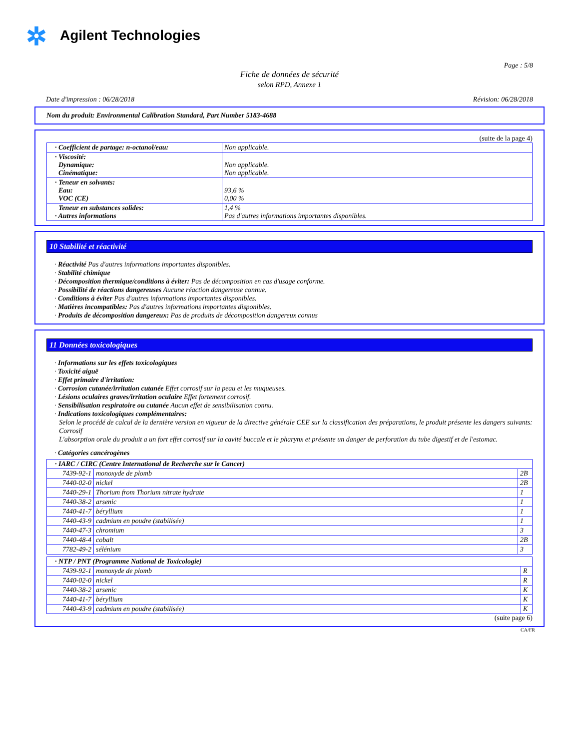✲ Agilent Technologies
Page : 5/8
Fiche de données de sécurité
selon RPD, Annexe 1
Date d'impression : 06/28/2018 Révision: 06/28/2018
Nom du produit: Environmental Calibration Standard, Part Number 5183-4688
(suite de la page 4)
| · Coefficient de partage: n-octanol/eau: | Non applicable. |
| · Viscosité: Dynamique: Cinématique: | Non applicable. Non applicable. |
| · Teneur en solvants: Eau: VOC (CE) | 93,6 % 0,00 % |
| Teneur en substances solides: · Autres informations | 1,4 % Pas d'autres informations importantes disponibles. |
10 Stabilité et réactivité
· Réactivité Pas d'autres informations importantes disponibles.
· Stabilité chimique
· Décomposition thermique/conditions à éviter: Pas de décomposition en cas d'usage conforme.
· Possibilité de réactions dangereuses Aucune réaction dangereuse connue.
· Conditions à éviter Pas d'autres informations importantes disponibles.
· Matières incompatibles: Pas d'autres informations importantes disponibles.
· Produits de décomposition dangereux: Pas de produits de décomposition dangereux connus
11 Données toxicologiques
· Informations sur les effets toxicologiques
· Toxicité aiguë
· Effet primaire d'irritation:
· Corrosion cutanée/irritation cutanée Effet corrosif sur la peau et les muqueuses.
· Lésions oculaires graves/irritation oculaire Effet fortement corrosif.
· Sensibilisation respiratoire ou cutanée Aucun effet de sensibilisation connu.
· Indications toxicologiques complémentaires:
Selon le procédé de calcul de la dernière version en vigueur de la directive générale CEE sur la classification des préparations, le produit présente les dangers suivants:
Corrosif
L'absorption orale du produit a un fort effet corrosif sur la cavité buccale et le pharynx et présente un danger de perforation du tube digestif et de l'estomac.
· Catégories cancérogènes
| · IARC / CIRC (Centre International de Recherche sur le Cancer) | | |
| 7439-92-1 | monoxyde de plomb | 2B |
| 7440-02-0 | nickel | 2B |
| 7440-29-1 | Thorium from Thorium nitrate hydrate | 1 |
| 7440-38-2 | arsenic | 1 |
| 7440-41-7 | béryllium | 1 |
| 7440-43-9 | cadmium en poudre (stabilisée) | 1 |
| 7440-47-3 | chromium | 3 |
| 7440-48-4 | cobalt | 2B |
| 7782-49-2 | sélénium | 3 |
| · NTP / PNT (Programme National de Toxicologie) | | |
| 7439-92-1 | monoxyde de plomb | R |
| 7440-02-0 | nickel | R |
| 7440-38-2 | arsenic | K |
| 7440-41-7 | béryllium | K |
| 7440-43-9 | cadmium en poudre (stabilisée) | K |
(suite page 6)
CA/FR